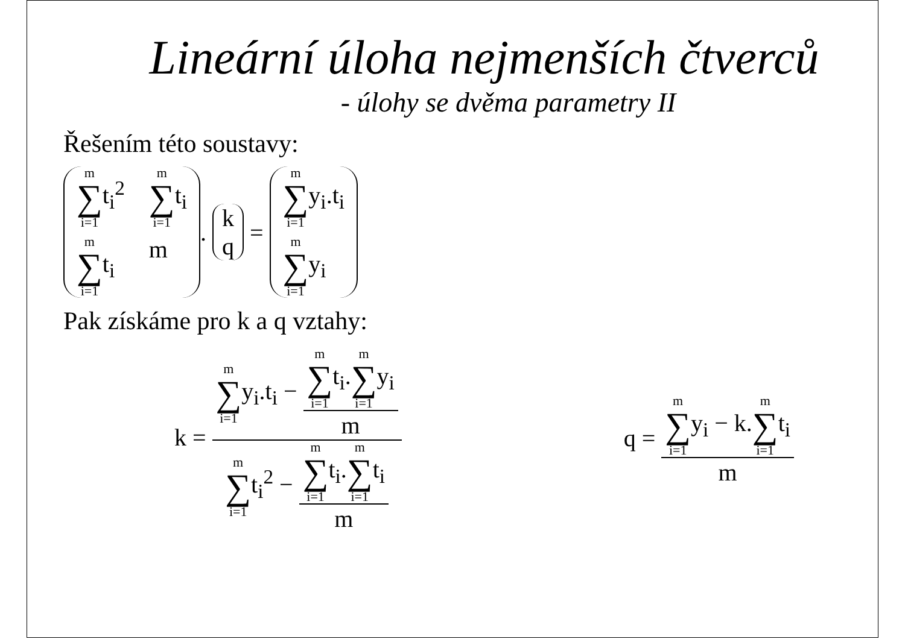Lineární úloha nejmenších čtverců
- úlohy se dvěma parametry II
Řešením této soustavy:
m ∑ i=1t<sub>i</sub><sup>2</sup> m ∑ i=1t<sub>i</sub> m ∑ i=1t<sub>i</sub> m
.
k q
=
m ∑ i=1y<sub>i</sub>.t<sub>i</sub> m ∑ i=1y<sub>i</sub>
Pak získáme pro k a q vztahy:
k = m ∑ i=1y<sub>i</sub>.t<sub>i</sub> − m ∑ i=1t<sub>i</sub>.m ∑ i=1y<sub>i</sub> m m ∑ i=1t<sub>i</sub><sup>2</sup> − m ∑ i=1t<sub>i</sub>.m ∑ i=1t<sub>i</sub> m q = m ∑ i=1y<sub>i</sub> − k.m ∑ i=1t<sub>i</sub> m